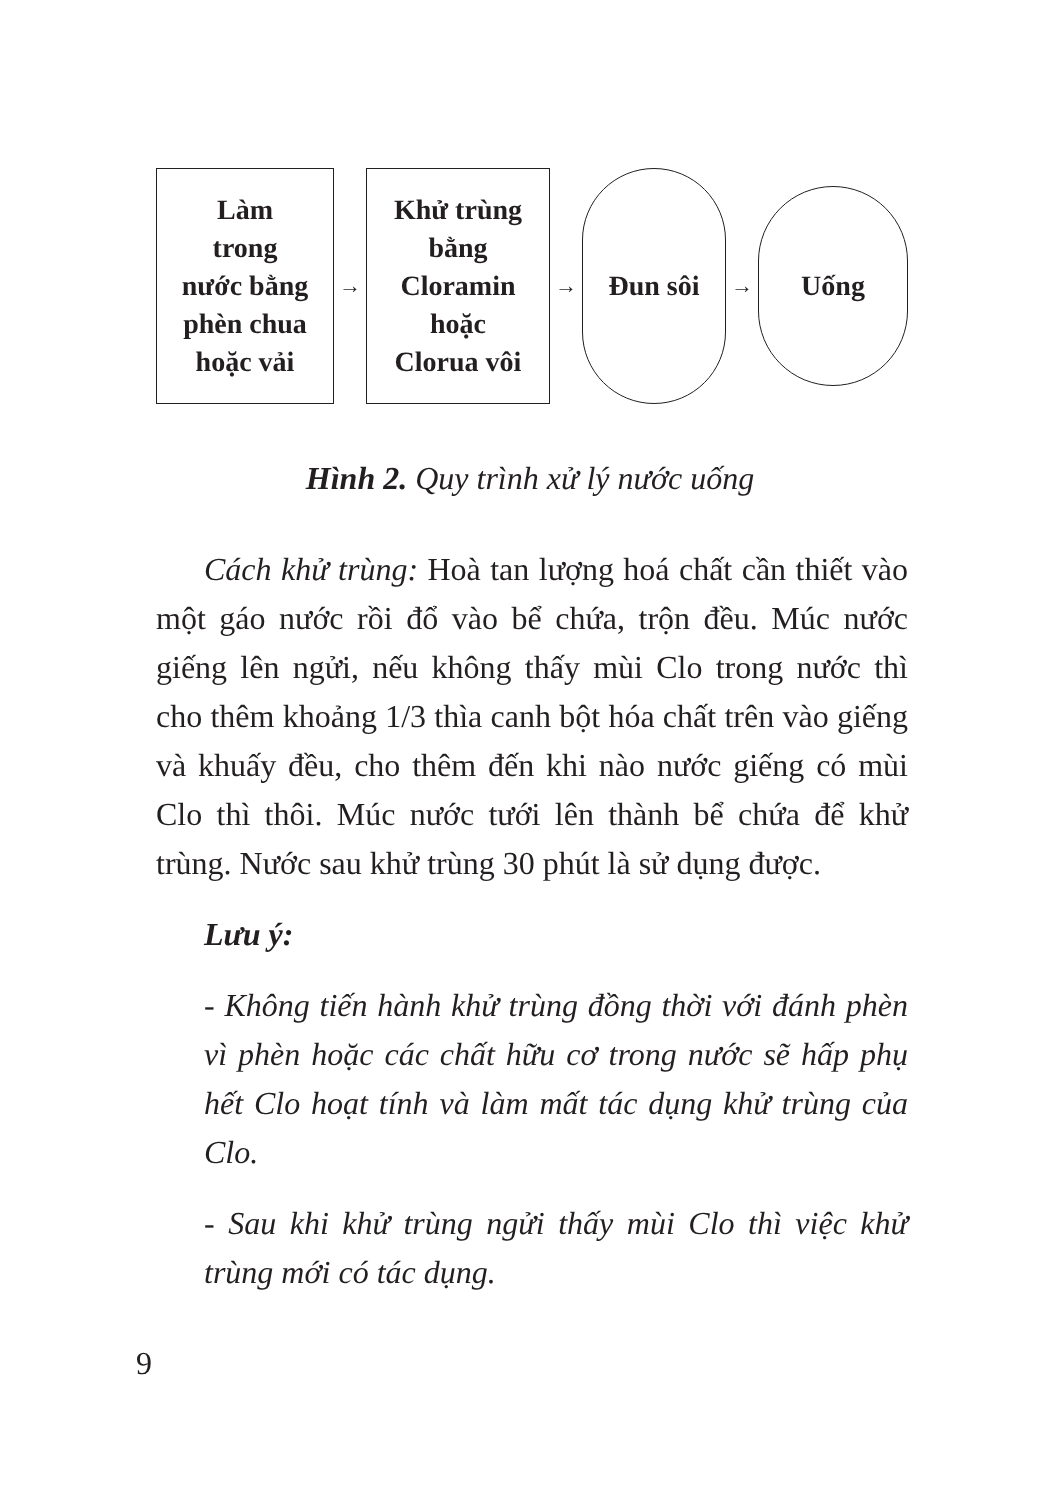Làm
trong
nước bằng
phèn chua
hoặc vải
→
Khử trùng
bằng
Cloramin
hoặc
Clorua vôi
→
Đun sôi
→
Uống
Hình 2. Quy trình xử lý nước uống
Cách khử trùng: Hoà tan lượng hoá chất cần thiết vào một gáo nước rồi đổ vào bể chứa, trộn đều. Múc nước giếng lên ngửi, nếu không thấy mùi Clo trong nước thì cho thêm khoảng 1/3 thìa canh bột hóa chất trên vào giếng và khuấy đều, cho thêm đến khi nào nước giếng có mùi Clo thì thôi. Múc nước tưới lên thành bể chứa để khử trùng. Nước sau khử trùng 30 phút là sử dụng được.
Lưu ý:
- Không tiến hành khử trùng đồng thời với đánh phèn vì phèn hoặc các chất hữu cơ trong nước sẽ hấp phụ hết Clo hoạt tính và làm mất tác dụng khử trùng của Clo.
- Sau khi khử trùng ngửi thấy mùi Clo thì việc khử trùng mới có tác dụng.
9